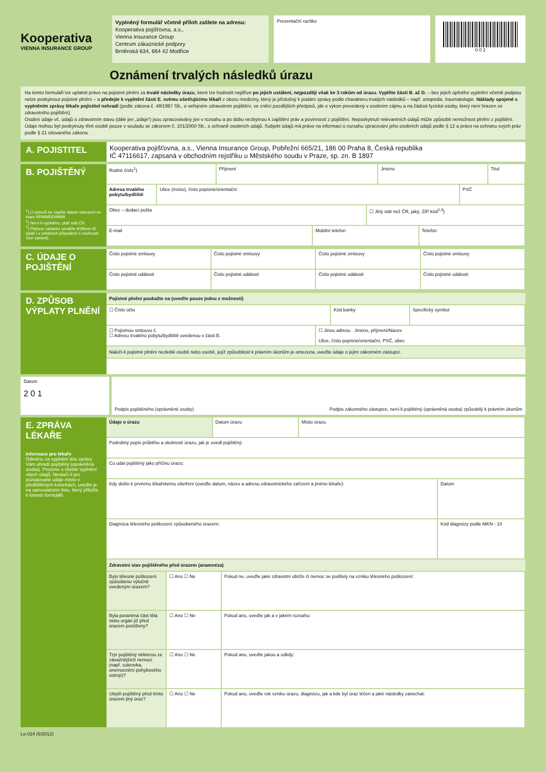Kooperativa
VIENNA INSURANCE GROUP
Vyplněný formulář včetně příloh zašlete na adresu:
Kooperativa pojišťovna, a.s.,
Vienna Insurance Group
Centrum zákaznické podpory
Brněnská 634, 664 42 Modřice
Prezentační razítko
0 0 2
Oznámení trvalých následků úrazu
Na tomto formuláři lze uplatnit právo na pojistné plnění za trvalé následky úrazu, které lze hodnotit nejdříve po jejich ustálení, nejpozději však ke 3 rokům od úrazu. Vyplňte části B. až D. – bez jejich úplného vyplnění včetně podpisu nelze poskytnout pojistné plnění – a předejte k vyplnění části E. svému ošetřujícímu lékaři z oboru medicíny, který je příslušný k podání zprávy podle charakteru trvalých následků – např. ortopedie, traumatologie. Náklady spojené s vyplněním zprávy lékaře pojistitel nehradí (podle zákona č. 48/1997 Sb., o veřejném zdravotním pojištění, ve znění pozdějších předpisů, jde o výkon provedený v osobním zájmu a na žádost fyzické osoby, který není hrazen ze zdravotního pojištění).
Osobní údaje vč. údajů o zdravotním stavu (dále jen „údaje“) jsou zpracovávány jen v rozsahu a po dobu nezbytnou k zajištění práv a povinností z pojištění. Neposkytnutí relevantních údajů může způsobit nemožnost plnění z pojištění. Údaje mohou být poskytnuty třetí osobě pouze v souladu se zákonem č. 101/2000 Sb., o ochraně osobních údajů. Subjekt údajů má právo na informaci o rozsahu zpracování jeho osobních údajů podle § 12 a právo na ochranu svých práv podle § 21 citovaného zákona.
A. POJISTITEL
Kooperativa pojišťovna, a.s., Vienna Insurance Group, Pobřežní 665/21, 186 00 Praha 8, Česká republika
IČ 47116617, zapsaná v obchodním rejstříku u Městského soudu v Praze, sp. zn. B 1897
B. POJIŠTĚNÝ
<sup>1</sup>) U cizinců se zapíše datum narození ve tvaru RRMMDD/9999.
<sup>2</sup>) Není-li vyplněno, platí stát ČR.
<sup>3</sup>) Platnou variantu označte křížkem ☒ (platí i v ostatních případech s možností více variant).
Rodné číslo<sup>1</sup>) Příjmení Jméno Titul
Adresa trvalého pobytu/bydliště
Ulice (místo), číslo popisné/orientační
PSČ
Obec – dodací pošta ☐ Jiný stát než ČR, jaký, ZIP kód<sup>2,3</sup>)
E-mail Mobilní telefon Telefon
C. ÚDAJE O POJIŠTĚNÍ
Číslo pojistné smlouvy Číslo pojistné smlouvy Číslo pojistné smlouvy Číslo pojistné smlouvy
Číslo pojistné události Číslo pojistné události Číslo pojistné události Číslo pojistné události
D. ZPŮSOB VÝPLATY PLNĚNÍ
Pojistné plnění poukažte na (uveďte pouze jednu z možností)
☐ Číslo účtu Kód banky Specifický symbol
☐ Pojistnou smlouvu č.
☐ Adresu trvalého pobytu/bydliště uvedenou v části B.
☐ Jinou adresu Jméno, příjmení/Název
Ulice, číslo popisné/orientační, PSČ, obec
Náleží-li pojistné plnění nezletilé osobě nebo osobě, jejíž způsobilost k právním úkonům je omezena, uveďte údaje o jejím zákonném zástupci.
Datum
2 0 1
Podpis pojištěného (oprávněné osoby) Podpis zákonného zástupce, není-li pojištěný (oprávněná osoba) způsobilý k právním úkonům
E. ZPRÁVA LÉKAŘE
Informace pro lékaře
Odměnu za vyplnění této zprávy Vám uhradí pojištěný (oprávněná osoba). Prosíme o čitelné vyplnění všech údajů. Nestačí-li pro požadované údaje místo v předtištěných kolonkách, uveďte je na samostatném listu, který přiložte k tomuto formuláři.
Údaje o úrazu Datum úrazu Místo úrazu
Podrobný popis průběhu a okolností úrazu, jak je uvedl pojištěný:
Co udal pojištěný jako příčinu úrazu:
Kdy došlo k prvnímu lékařskému ošetření (uveďte datum, název a adresu zdravotnického zařízení a jméno lékaře):
Datum
Diagnóza tělesného poškození způsobeného úrazem:
Kód diagnózy podle MKN - 10
Zdravotní stav pojištěného před úrazem (anamnéza)
Bylo tělesné poškození způsobeno výlučně uvedeným úrazem?
☐ Ano ☐ Ne Pokud ne, uveďte jaké zdravotní obtíže či nemoc se podílely na vzniku tělesného poškození:
Byla poraněná část těla nebo orgán již před úrazem postiženy?
☐ Ano ☐ Ne Pokud ano, uveďte jak a v jakém rozsahu:
Trpí pojištěný některou ze závažnějších nemocí (např. cukrovka, onemocnění pohybového ústrojí)?
☐ Ano ☐ Ne Pokud ano, uveďte jakou a odkdy:
Utrpěl pojištěný před tímto úrazem jiný úraz?
☐ Ano ☐ Ne Pokud ano, uveďte rok vzniku úrazu, diagnózu, jak a kde byl úraz léčen a jaké následky zanechal:
Lo-024 (6/2012)